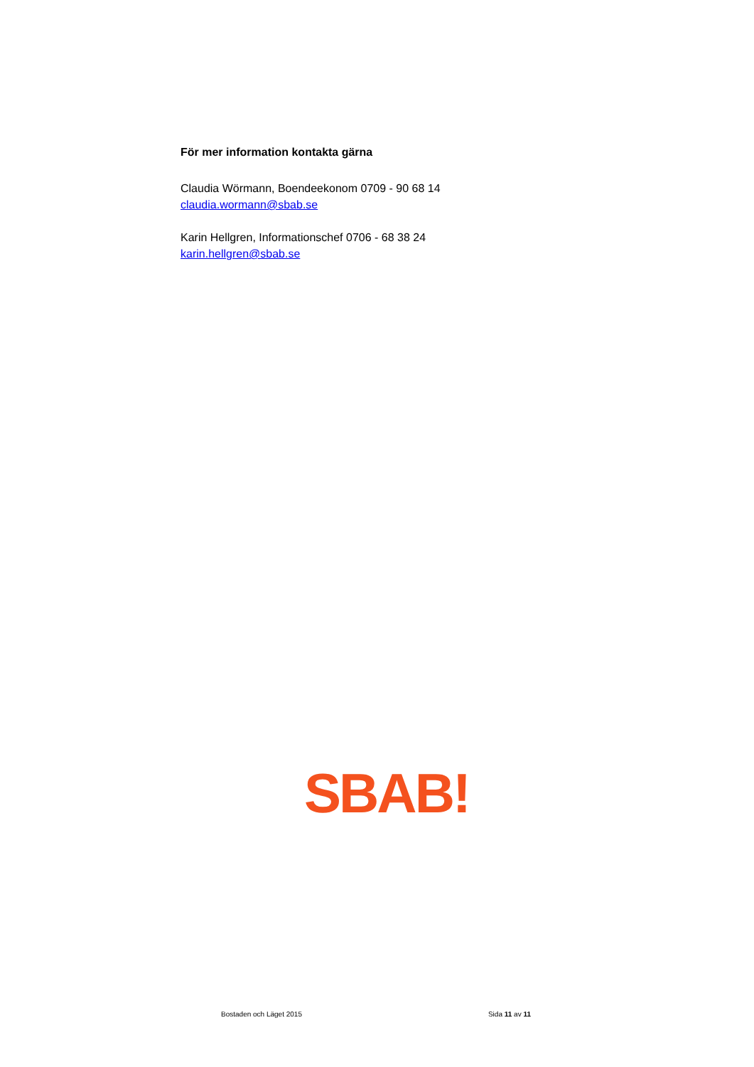För mer information kontakta gärna
Claudia Wörmann, Boendeekonom 0709 - 90 68 14
claudia.wormann@sbab.se
Karin Hellgren, Informationschef 0706 - 68 38 24
karin.hellgren@sbab.se
SBAB!
Bostaden och Läget 2015 Sida 11 av 11